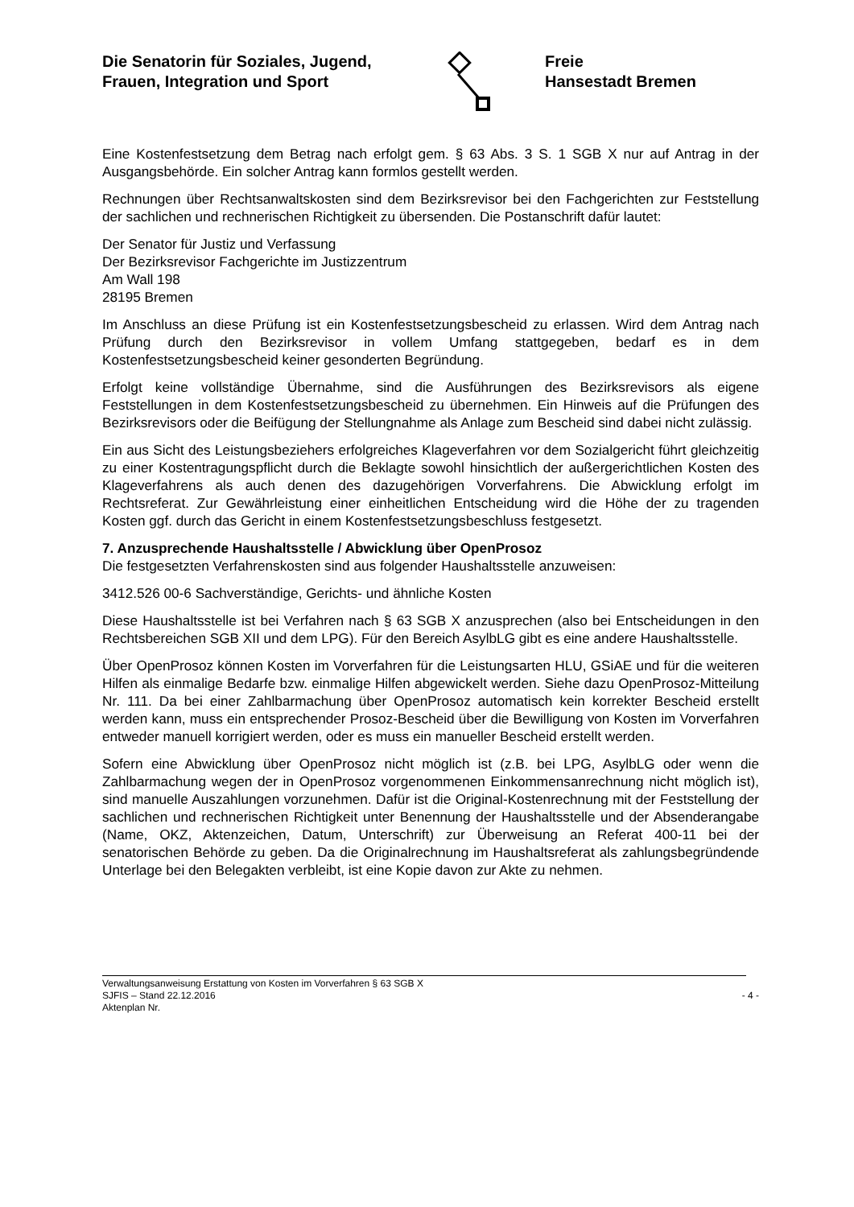Die Senatorin für Soziales, Jugend,
Frauen, Integration und Sport
Freie
Hansestadt Bremen
Eine Kostenfestsetzung dem Betrag nach erfolgt gem. § 63 Abs. 3 S. 1 SGB X nur auf Antrag in der Ausgangsbehörde. Ein solcher Antrag kann formlos gestellt werden.
Rechnungen über Rechtsanwaltskosten sind dem Bezirksrevisor bei den Fachgerichten zur Feststellung der sachlichen und rechnerischen Richtigkeit zu übersenden. Die Postanschrift dafür lautet:
Der Senator für Justiz und Verfassung
Der Bezirksrevisor Fachgerichte im Justizzentrum
Am Wall 198
28195 Bremen
Im Anschluss an diese Prüfung ist ein Kostenfestsetzungsbescheid zu erlassen. Wird dem Antrag nach Prüfung durch den Bezirksrevisor in vollem Umfang stattgegeben, bedarf es in dem Kostenfestsetzungsbescheid keiner gesonderten Begründung.
Erfolgt keine vollständige Übernahme, sind die Ausführungen des Bezirksrevisors als eigene Feststellungen in dem Kostenfestsetzungsbescheid zu übernehmen. Ein Hinweis auf die Prüfungen des Bezirksrevisors oder die Beifügung der Stellungnahme als Anlage zum Bescheid sind dabei nicht zulässig.
Ein aus Sicht des Leistungsbeziehers erfolgreiches Klageverfahren vor dem Sozialgericht führt gleichzeitig zu einer Kostentragungspflicht durch die Beklagte sowohl hinsichtlich der außergerichtlichen Kosten des Klageverfahrens als auch denen des dazugehörigen Vorverfahrens. Die Abwicklung erfolgt im Rechtsreferat. Zur Gewährleistung einer einheitlichen Entscheidung wird die Höhe der zu tragenden Kosten ggf. durch das Gericht in einem Kostenfestsetzungsbeschluss festgesetzt.
7. Anzusprechende Haushaltsstelle / Abwicklung über OpenProsoz
Die festgesetzten Verfahrenskosten sind aus folgender Haushaltsstelle anzuweisen:
3412.526 00-6 Sachverständige, Gerichts- und ähnliche Kosten
Diese Haushaltsstelle ist bei Verfahren nach § 63 SGB X anzusprechen (also bei Entscheidungen in den Rechtsbereichen SGB XII und dem LPG). Für den Bereich AsylbLG gibt es eine andere Haushaltsstelle.
Über OpenProsoz können Kosten im Vorverfahren für die Leistungsarten HLU, GSiAE und für die weiteren Hilfen als einmalige Bedarfe bzw. einmalige Hilfen abgewickelt werden. Siehe dazu OpenProsoz-Mitteilung Nr. 111. Da bei einer Zahlbarmachung über OpenProsoz automatisch kein korrekter Bescheid erstellt werden kann, muss ein entsprechender Prosoz-Bescheid über die Bewilligung von Kosten im Vorverfahren entweder manuell korrigiert werden, oder es muss ein manueller Bescheid erstellt werden.
Sofern eine Abwicklung über OpenProsoz nicht möglich ist (z.B. bei LPG, AsylbLG oder wenn die Zahlbarmachung wegen der in OpenProsoz vorgenommenen Einkommensanrechnung nicht möglich ist), sind manuelle Auszahlungen vorzunehmen. Dafür ist die Original-Kostenrechnung mit der Feststellung der sachlichen und rechnerischen Richtigkeit unter Benennung der Haushaltsstelle und der Absenderangabe (Name, OKZ, Aktenzeichen, Datum, Unterschrift) zur Überweisung an Referat 400-11 bei der senatorischen Behörde zu geben. Da die Originalrechnung im Haushaltsreferat als zahlungsbegründende Unterlage bei den Belegakten verbleibt, ist eine Kopie davon zur Akte zu nehmen.
Verwaltungsanweisung Erstattung von Kosten im Vorverfahren § 63 SGB X
SJFIS – Stand 22.12.2016 - 4 -
Aktenplan Nr.